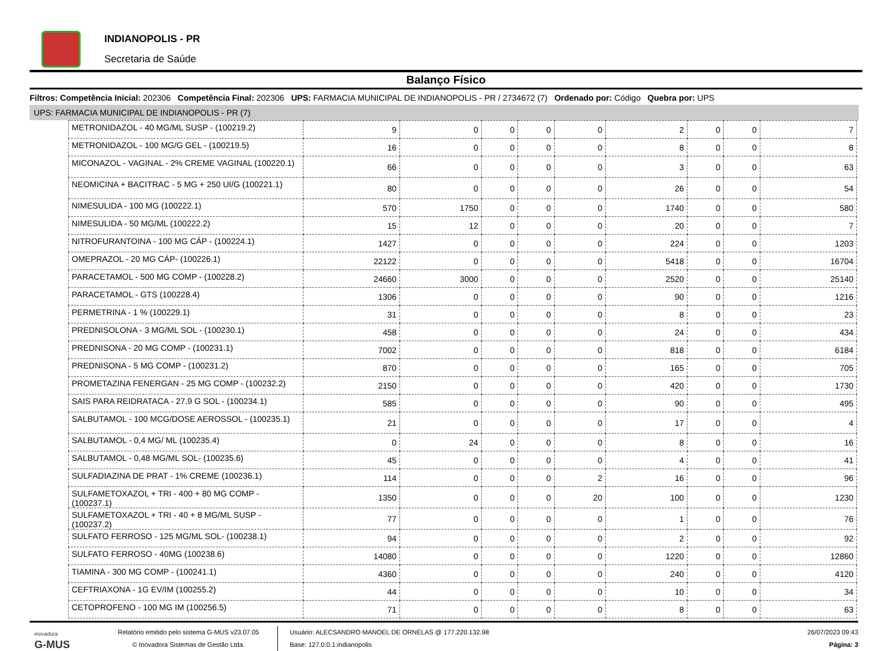INDIANOPOLIS - PR
Secretaria de Saúde
Balanço Físico
Filtros: Competência Inicial: 202306 Competência Final: 202306 UPS: FARMACIA MUNICIPAL DE INDIANOPOLIS - PR / 2734672 (7) Ordenado por: Código Quebra por: UPS
UPS: FARMACIA MUNICIPAL DE INDIANOPOLIS - PR (7)
| METRONIDAZOL - 40 MG/ML SUSP - (100219.2) | 9 | 0 | 0 | 0 | 0 | 2 | 0 | 0 | 7 |
| METRONIDAZOL - 100 MG/G GEL - (100219.5) | 16 | 0 | 0 | 0 | 0 | 8 | 0 | 0 | 8 |
| MICONAZOL - VAGINAL - 2% CREME VAGINAL (100220.1) | 66 | 0 | 0 | 0 | 0 | 3 | 0 | 0 | 63 |
| NEOMICINA + BACITRAC - 5 MG + 250 UI/G (100221.1) | 80 | 0 | 0 | 0 | 0 | 26 | 0 | 0 | 54 |
| NIMESULIDA - 100 MG (100222.1) | 570 | 1750 | 0 | 0 | 0 | 1740 | 0 | 0 | 580 |
| NIMESULIDA - 50 MG/ML (100222.2) | 15 | 12 | 0 | 0 | 0 | 20 | 0 | 0 | 7 |
| NITROFURANTOINA - 100 MG CÁP - (100224.1) | 1427 | 0 | 0 | 0 | 0 | 224 | 0 | 0 | 1203 |
| OMEPRAZOL - 20 MG CÁP- (100226.1) | 22122 | 0 | 0 | 0 | 0 | 5418 | 0 | 0 | 16704 |
| PARACETAMOL - 500 MG COMP - (100228.2) | 24660 | 3000 | 0 | 0 | 0 | 2520 | 0 | 0 | 25140 |
| PARACETAMOL - GTS (100228.4) | 1306 | 0 | 0 | 0 | 0 | 90 | 0 | 0 | 1216 |
| PERMETRINA - 1 % (100229.1) | 31 | 0 | 0 | 0 | 0 | 8 | 0 | 0 | 23 |
| PREDNISOLONA - 3 MG/ML SOL - (100230.1) | 458 | 0 | 0 | 0 | 0 | 24 | 0 | 0 | 434 |
| PREDNISONA - 20 MG COMP - (100231.1) | 7002 | 0 | 0 | 0 | 0 | 818 | 0 | 0 | 6184 |
| PREDNISONA - 5 MG COMP - (100231.2) | 870 | 0 | 0 | 0 | 0 | 165 | 0 | 0 | 705 |
| PROMETAZINA FENERGAN - 25 MG COMP - (100232.2) | 2150 | 0 | 0 | 0 | 0 | 420 | 0 | 0 | 1730 |
| SAIS PARA REIDRATACA - 27,9 G SOL - (100234.1) | 585 | 0 | 0 | 0 | 0 | 90 | 0 | 0 | 495 |
| SALBUTAMOL - 100 MCG/DOSE AEROSSOL - (100235.1) | 21 | 0 | 0 | 0 | 0 | 17 | 0 | 0 | 4 |
| SALBUTAMOL - 0,4 MG/ ML (100235.4) | 0 | 24 | 0 | 0 | 0 | 8 | 0 | 0 | 16 |
| SALBUTAMOL - 0,48 MG/ML SOL- (100235.6) | 45 | 0 | 0 | 0 | 0 | 4 | 0 | 0 | 41 |
| SULFADIAZINA DE PRAT - 1% CREME (100236.1) | 114 | 0 | 0 | 0 | 2 | 16 | 0 | 0 | 96 |
| SULFAMETOXAZOL + TRI - 400 + 80 MG COMP - (100237.1) | 1350 | 0 | 0 | 0 | 20 | 100 | 0 | 0 | 1230 |
| SULFAMETOXAZOL + TRI - 40 + 8 MG/ML SUSP - (100237.2) | 77 | 0 | 0 | 0 | 0 | 1 | 0 | 0 | 76 |
| SULFATO FERROSO - 125 MG/ML SOL- (100238.1) | 94 | 0 | 0 | 0 | 0 | 2 | 0 | 0 | 92 |
| SULFATO FERROSO - 40MG (100238.6) | 14080 | 0 | 0 | 0 | 0 | 1220 | 0 | 0 | 12860 |
| TIAMINA - 300 MG COMP - (100241.1) | 4360 | 0 | 0 | 0 | 0 | 240 | 0 | 0 | 4120 |
| CEFTRIAXONA - 1G EV/IM (100255.2) | 44 | 0 | 0 | 0 | 0 | 10 | 0 | 0 | 34 |
| CETOPROFENO - 100 MG IM (100256.5) | 71 | 0 | 0 | 0 | 0 | 8 | 0 | 0 | 63 |
inovadora
G-MUS
Relatório emitido pelo sistema G-MUS v23.07.05
© Inovadora Sistemas de Gestão Ltda.
Usuário: ALECSANDRO MANOEL DE ORNELAS @ 177.220.132.98
Base: 127.0.0.1:indianopolis
26/07/2023 09:43
Página: 3